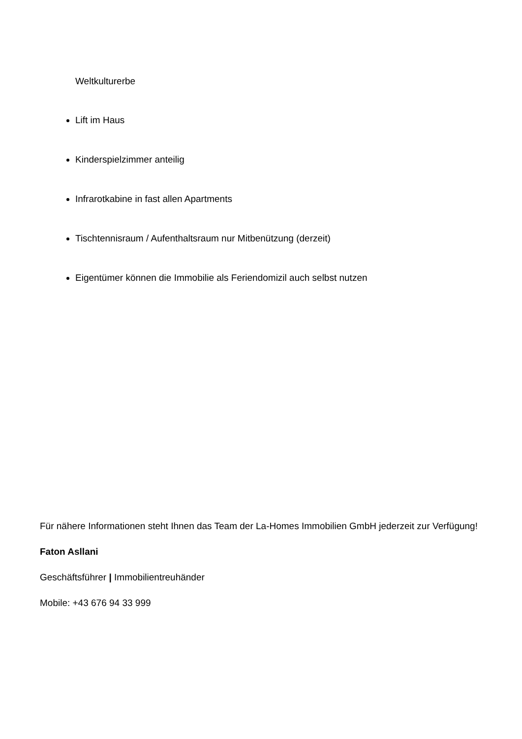Weltkulturerbe
Lift im Haus
Kinderspielzimmer anteilig
Infrarotkabine in fast allen Apartments
Tischtennisraum / Aufenthaltsraum nur Mitbenützung (derzeit)
Eigentümer können die Immobilie als Feriendomizil auch selbst nutzen
Für nähere Informationen steht Ihnen das Team der La-Homes Immobilien GmbH jederzeit zur Verfügung!
Faton Asllani
Geschäftsführer | Immobilientreuhänder
Mobile: +43 676 94 33 999